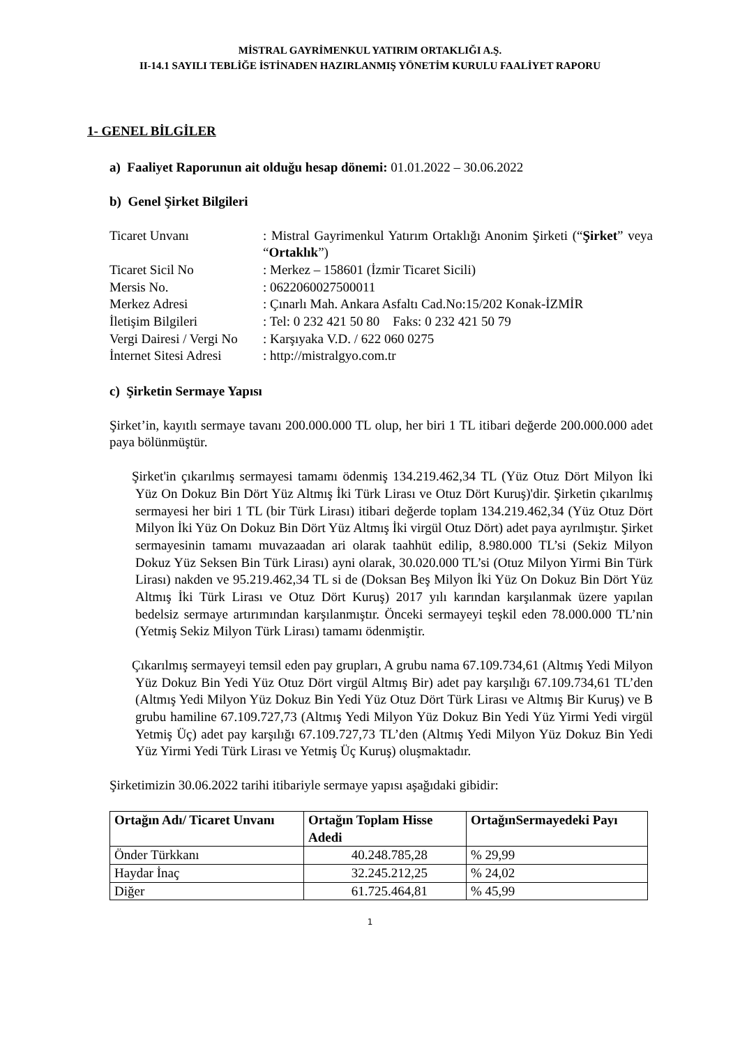MİSTRAL GAYRİMENKUL YATIRIM ORTAKLIĞI A.Ş.
II-14.1 SAYILI TEBLİĞE İSTİNADEN HAZIRLANMIŞ YÖNETİM KURULU FAALİYET RAPORU
1- GENEL BİLGİLER
a) Faaliyet Raporunun ait olduğu hesap dönemi: 01.01.2022 – 30.06.2022
b) Genel Şirket Bilgileri
| Ticaret Unvanı | : Mistral Gayrimenkul Yatırım Ortaklığı Anonim Şirketi (“ Şirket ” veya “ Ortaklık ”) |
| Ticaret Sicil No | : Merkez – 158601 (İzmir Ticaret Sicili) |
| Mersis No. | : 0622060027500011 |
| Merkez Adresi | : Çınarlı Mah. Ankara Asfaltı Cad.No:15/202 Konak-İZMİR |
| İletişim Bilgileri | : Tel: 0 232 421 50 80 Faks: 0 232 421 50 79 |
| Vergi Dairesi / Vergi No | : Karşıyaka V.D. / 622 060 0275 |
| İnternet Sitesi Adresi | : http://mistralgyo.com.tr |
c) Şirketin Sermaye Yapısı
Şirket’in, kayıtlı sermaye tavanı 200.000.000 TL olup, her biri 1 TL itibari değerde 200.000.000 adet paya bölünmüştür.
Şirket'in çıkarılmış sermayesi tamamı ödenmiş 134.219.462,34 TL (Yüz Otuz Dört Milyon İki Yüz On Dokuz Bin Dört Yüz Altmış İki Türk Lirası ve Otuz Dört Kuruş)'dir. Şirketin çıkarılmış sermayesi her biri 1 TL (bir Türk Lirası) itibari değerde toplam 134.219.462,34 (Yüz Otuz Dört Milyon İki Yüz On Dokuz Bin Dört Yüz Altmış İki virgül Otuz Dört) adet paya ayrılmıştır. Şirket sermayesinin tamamı muvazaadan ari olarak taahhüt edilip, 8.980.000 TL’si (Sekiz Milyon Dokuz Yüz Seksen Bin Türk Lirası) ayni olarak, 30.020.000 TL’si (Otuz Milyon Yirmi Bin Türk Lirası) nakden ve 95.219.462,34 TL si de (Doksan Beş Milyon İki Yüz On Dokuz Bin Dört Yüz Altmış İki Türk Lirası ve Otuz Dört Kuruş) 2017 yılı karından karşılanmak üzere yapılan bedelsiz sermaye artırımından karşılanmıştır. Önceki sermayeyi teşkil eden 78.000.000 TL’nin (Yetmiş Sekiz Milyon Türk Lirası) tamamı ödenmiştir.
Çıkarılmış sermayeyi temsil eden pay grupları, A grubu nama 67.109.734,61 (Altmış Yedi Milyon Yüz Dokuz Bin Yedi Yüz Otuz Dört virgül Altmış Bir) adet pay karşılığı 67.109.734,61 TL’den (Altmış Yedi Milyon Yüz Dokuz Bin Yedi Yüz Otuz Dört Türk Lirası ve Altmış Bir Kuruş) ve B grubu hamiline 67.109.727,73 (Altmış Yedi Milyon Yüz Dokuz Bin Yedi Yüz Yirmi Yedi virgül Yetmiş Üç) adet pay karşılığı 67.109.727,73 TL’den (Altmış Yedi Milyon Yüz Dokuz Bin Yedi Yüz Yirmi Yedi Türk Lirası ve Yetmiş Üç Kuruş) oluşmaktadır.
Şirketimizin 30.06.2022 tarihi itibariyle sermaye yapısı aşağıdaki gibidir:
| Ortağın Adı/ Ticaret Unvanı | Ortağın Toplam Hisse Adedi | OrtağınSermayedeki Payı |
| --- | --- | --- |
| Önder Türkkanı | 40.248.785,28 | % 29,99 |
| Haydar İnaç | 32.245.212,25 | % 24,02 |
| Diğer | 61.725.464,81 | % 45,99 |
1